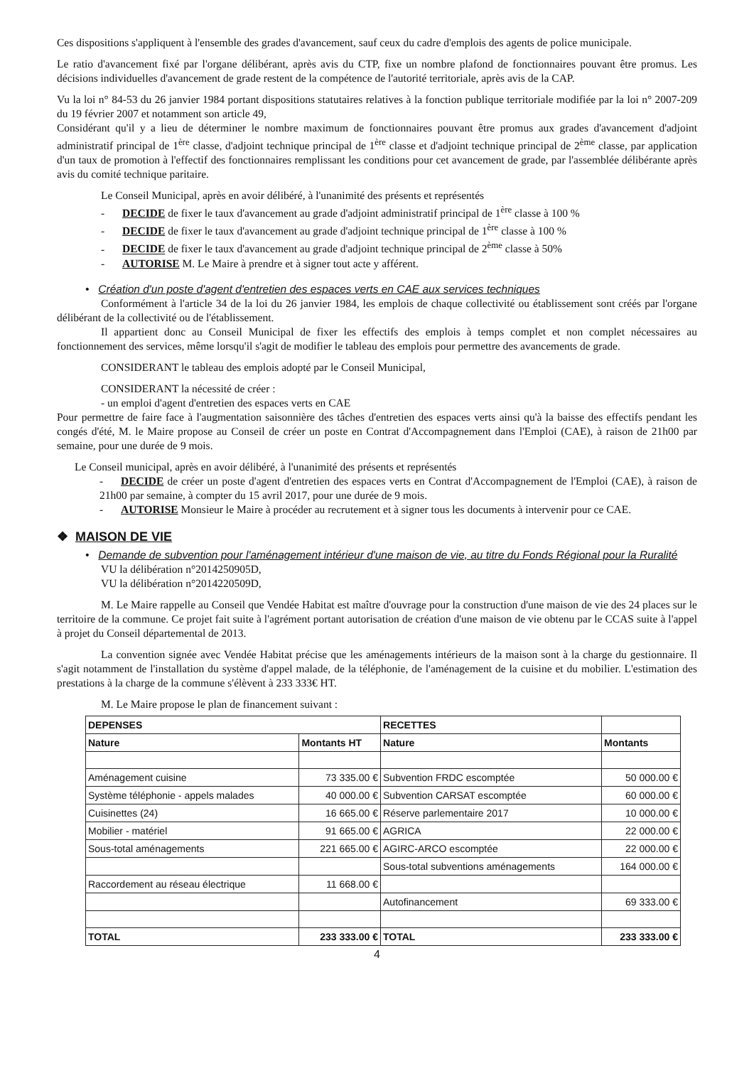Ces dispositions s'appliquent à l'ensemble des grades d'avancement, sauf ceux du cadre d'emplois des agents de police municipale.
Le ratio d'avancement fixé par l'organe délibérant, après avis du CTP, fixe un nombre plafond de fonctionnaires pouvant être promus. Les décisions individuelles d'avancement de grade restent de la compétence de l'autorité territoriale, après avis de la CAP.
Vu la loi n° 84-53 du 26 janvier 1984 portant dispositions statutaires relatives à la fonction publique territoriale modifiée par la loi n° 2007-209 du 19 février 2007 et notamment son article 49,
Considérant qu'il y a lieu de déterminer le nombre maximum de fonctionnaires pouvant être promus aux grades d'avancement d'adjoint administratif principal de 1<sup>ère</sup> classe, d'adjoint technique principal de 1<sup>ère</sup> classe et d'adjoint technique principal de 2<sup>ème</sup> classe, par application d'un taux de promotion à l'effectif des fonctionnaires remplissant les conditions pour cet avancement de grade, par l'assemblée délibérante après avis du comité technique paritaire.
Le Conseil Municipal, après en avoir délibéré, à l'unanimité des présents et représentés
- DECIDE de fixer le taux d'avancement au grade d'adjoint administratif principal de 1<sup>ère</sup> classe à 100 %
- DECIDE de fixer le taux d'avancement au grade d'adjoint technique principal de 1<sup>ère</sup> classe à 100 %
- DECIDE de fixer le taux d'avancement au grade d'adjoint technique principal de 2<sup>ème</sup> classe à 50%
- AUTORISE M. Le Maire à prendre et à signer tout acte y afférent.
• Création d'un poste d'agent d'entretien des espaces verts en CAE aux services techniques
Conformément à l'article 34 de la loi du 26 janvier 1984, les emplois de chaque collectivité ou établissement sont créés par l'organe délibérant de la collectivité ou de l'établissement.
Il appartient donc au Conseil Municipal de fixer les effectifs des emplois à temps complet et non complet nécessaires au fonctionnement des services, même lorsqu'il s'agit de modifier le tableau des emplois pour permettre des avancements de grade.
CONSIDERANT le tableau des emplois adopté par le Conseil Municipal,
CONSIDERANT la nécessité de créer :
- un emploi d'agent d'entretien des espaces verts en CAE
Pour permettre de faire face à l'augmentation saisonnière des tâches d'entretien des espaces verts ainsi qu'à la baisse des effectifs pendant les congés d'été, M. le Maire propose au Conseil de créer un poste en Contrat d'Accompagnement dans l'Emploi (CAE), à raison de 21h00 par semaine, pour une durée de 9 mois.
Le Conseil municipal, après en avoir délibéré, à l'unanimité des présents et représentés
- DECIDE de créer un poste d'agent d'entretien des espaces verts en Contrat d'Accompagnement de l'Emploi (CAE), à raison de 21h00 par semaine, à compter du 15 avril 2017, pour une durée de 9 mois.
- AUTORISE Monsieur le Maire à procéder au recrutement et à signer tous les documents à intervenir pour ce CAE.
❖ MAISON DE VIE
• Demande de subvention pour l'aménagement intérieur d'une maison de vie, au titre du Fonds Régional pour la Ruralité
VU la délibération n°2014250905D,
VU la délibération n°2014220509D,
M. Le Maire rappelle au Conseil que Vendée Habitat est maître d'ouvrage pour la construction d'une maison de vie des 24 places sur le territoire de la commune. Ce projet fait suite à l'agrément portant autorisation de création d'une maison de vie obtenu par le CCAS suite à l'appel à projet du Conseil départemental de 2013.
La convention signée avec Vendée Habitat précise que les aménagements intérieurs de la maison sont à la charge du gestionnaire. Il s'agit notamment de l'installation du système d'appel malade, de la téléphonie, de l'aménagement de la cuisine et du mobilier. L'estimation des prestations à la charge de la commune s'élèvent à 233 333€ HT.
M. Le Maire propose le plan de financement suivant :
| DEPENSES | | RECETTES | |
| --- | --- | --- | --- |
| Nature | Montants HT | Nature | Montants |
| Aménagement cuisine | 73 335.00 € | Subvention FRDC escomptée | 50 000.00 € |
| Système téléphonie - appels malades | 40 000.00 € | Subvention CARSAT escomptée | 60 000.00 € |
| Cuisinettes (24) | 16 665.00 € | Réserve parlementaire 2017 | 10 000.00 € |
| Mobilier - matériel | 91 665.00 € | AGRICA | 22 000.00 € |
| Sous-total aménagements | 221 665.00 € | AGIRC-ARCO escomptée | 22 000.00 € |
| | | Sous-total subventions aménagements | 164 000.00 € |
| Raccordement au réseau électrique | 11 668.00 € | | |
| | | Autofinancement | 69 333.00 € |
| TOTAL | 233 333.00 € | TOTAL | 233 333.00 € |
4